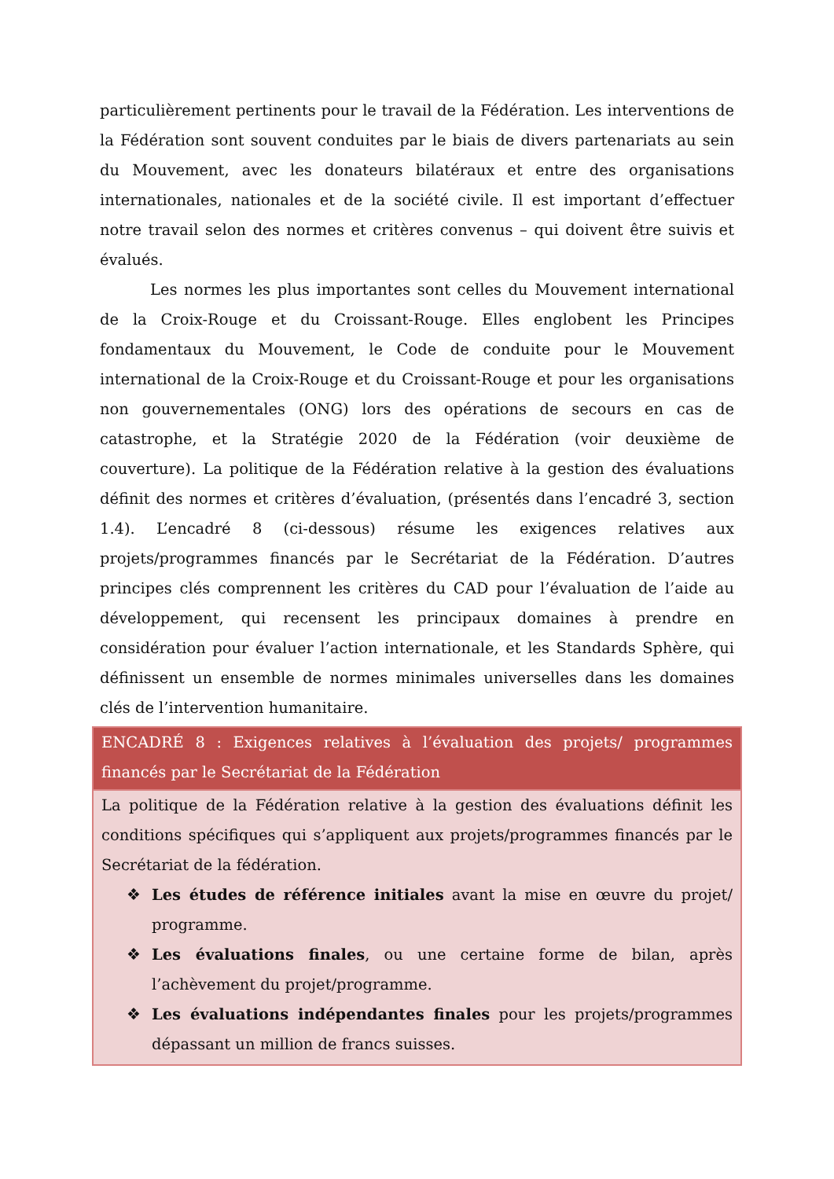particulièrement pertinents pour le travail de la Fédération. Les interventions de la Fédération sont souvent conduites par le biais de divers partenariats au sein du Mouvement, avec les donateurs bilatéraux et entre des organisations internationales, nationales et de la société civile. Il est important d’effectuer notre travail selon des normes et critères convenus – qui doivent être suivis et évalués.
Les normes les plus importantes sont celles du Mouvement international de la Croix-Rouge et du Croissant-Rouge. Elles englobent les Principes fondamentaux du Mouvement, le Code de conduite pour le Mouvement international de la Croix-Rouge et du Croissant-Rouge et pour les organisations non gouvernementales (ONG) lors des opérations de secours en cas de catastrophe, et la Stratégie 2020 de la Fédération (voir deuxième de couverture). La politique de la Fédération relative à la gestion des évaluations définit des normes et critères d’évaluation, (présentés dans l’encadré 3, section 1.4). L’encadré 8 (ci-dessous) résume les exigences relatives aux projets/programmes financés par le Secrétariat de la Fédération. D’autres principes clés comprennent les critères du CAD pour l’évaluation de l’aide au développement, qui recensent les principaux domaines à prendre en considération pour évaluer l’action internationale, et les Standards Sphère, qui définissent un ensemble de normes minimales universelles dans les domaines clés de l’intervention humanitaire.
ENCADRÉ 8 : Exigences relatives à l’évaluation des projets/ programmes financés par le Secrétariat de la Fédération
La politique de la Fédération relative à la gestion des évaluations définit les conditions spécifiques qui s’appliquent aux projets/programmes financés par le Secrétariat de la fédération.
❖ Les études de référence initiales avant la mise en œuvre du projet/ programme.
❖ Les évaluations finales, ou une certaine forme de bilan, après l’achèvement du projet/programme.
❖ Les évaluations indépendantes finales pour les projets/programmes dépassant un million de francs suisses.